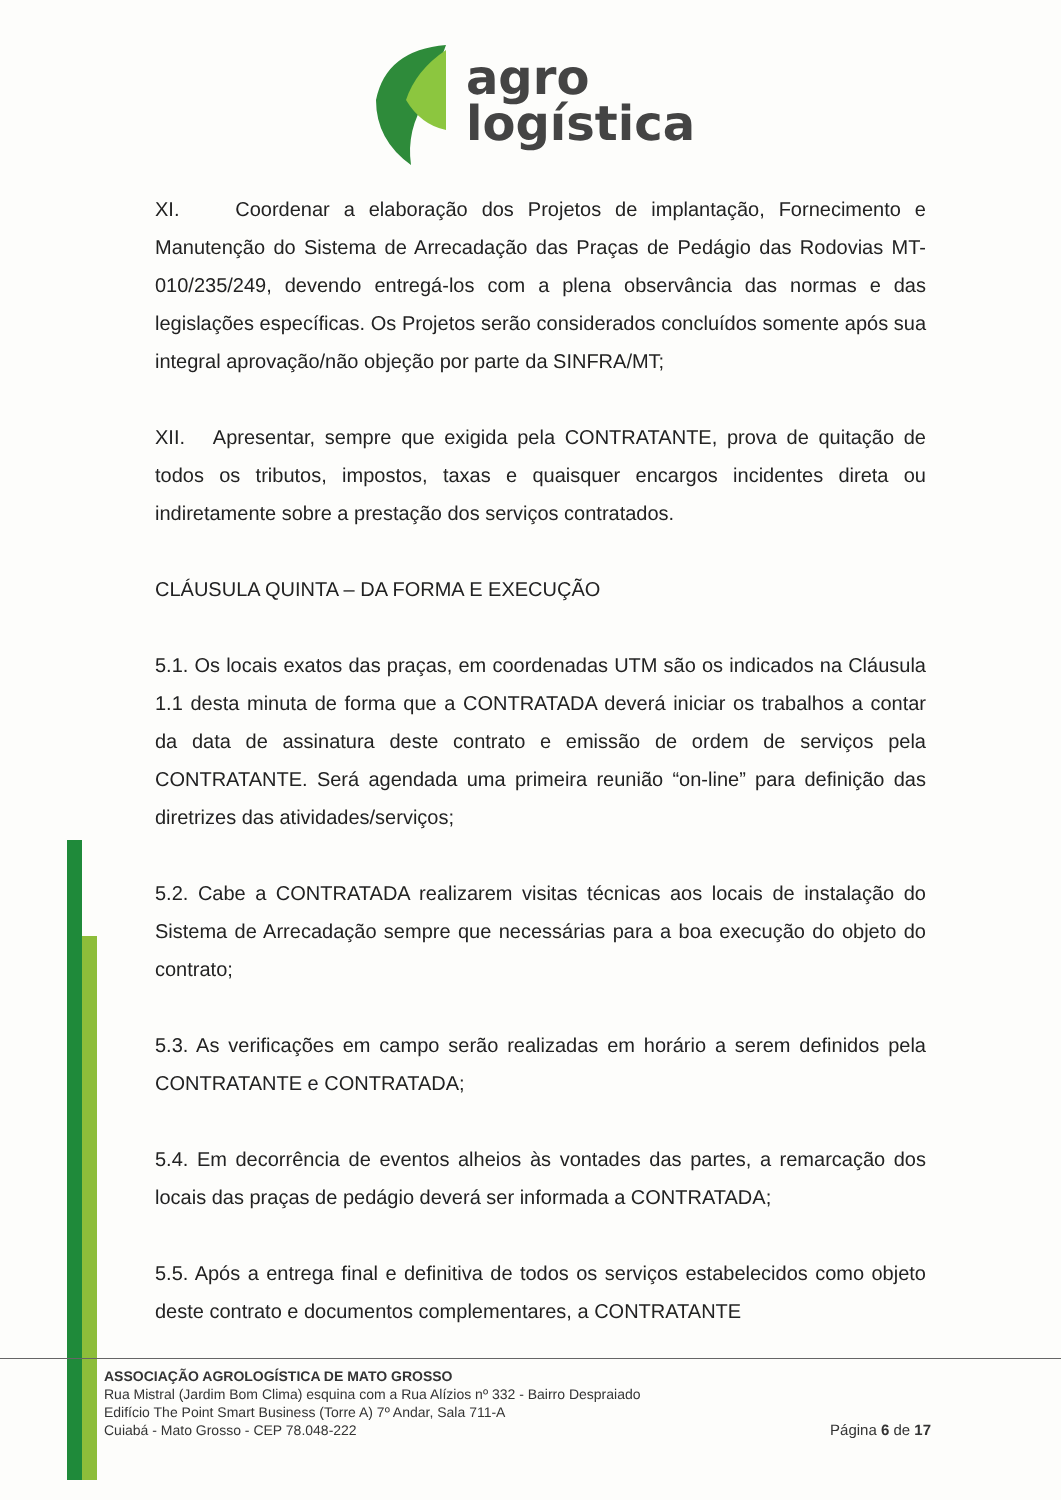agro
logística
XI. Coordenar a elaboração dos Projetos de implantação, Fornecimento e Manutenção do Sistema de Arrecadação das Praças de Pedágio das Rodovias MT-010/235/249, devendo entregá-los com a plena observância das normas e das legislações específicas. Os Projetos serão considerados concluídos somente após sua integral aprovação/não objeção por parte da SINFRA/MT;
XII. Apresentar, sempre que exigida pela CONTRATANTE, prova de quitação de todos os tributos, impostos, taxas e quaisquer encargos incidentes direta ou indiretamente sobre a prestação dos serviços contratados.
CLÁUSULA QUINTA – DA FORMA E EXECUÇÃO
5.1. Os locais exatos das praças, em coordenadas UTM são os indicados na Cláusula 1.1 desta minuta de forma que a CONTRATADA deverá iniciar os trabalhos a contar da data de assinatura deste contrato e emissão de ordem de serviços pela CONTRATANTE. Será agendada uma primeira reunião “on-line” para definição das diretrizes das atividades/serviços;
5.2. Cabe a CONTRATADA realizarem visitas técnicas aos locais de instalação do Sistema de Arrecadação sempre que necessárias para a boa execução do objeto do contrato;
5.3. As verificações em campo serão realizadas em horário a serem definidos pela CONTRATANTE e CONTRATADA;
5.4. Em decorrência de eventos alheios às vontades das partes, a remarcação dos locais das praças de pedágio deverá ser informada a CONTRATADA;
5.5. Após a entrega final e definitiva de todos os serviços estabelecidos como objeto deste contrato e documentos complementares, a CONTRATANTE
ASSOCIAÇÃO AGROLOGÍSTICA DE MATO GROSSO
Rua Mistral (Jardim Bom Clima) esquina com a Rua Alízios nº 332 - Bairro Despraiado
Edifício The Point Smart Business (Torre A) 7º Andar, Sala 711-A
Cuiabá - Mato Grosso - CEP 78.048-222
Página 6 de 17